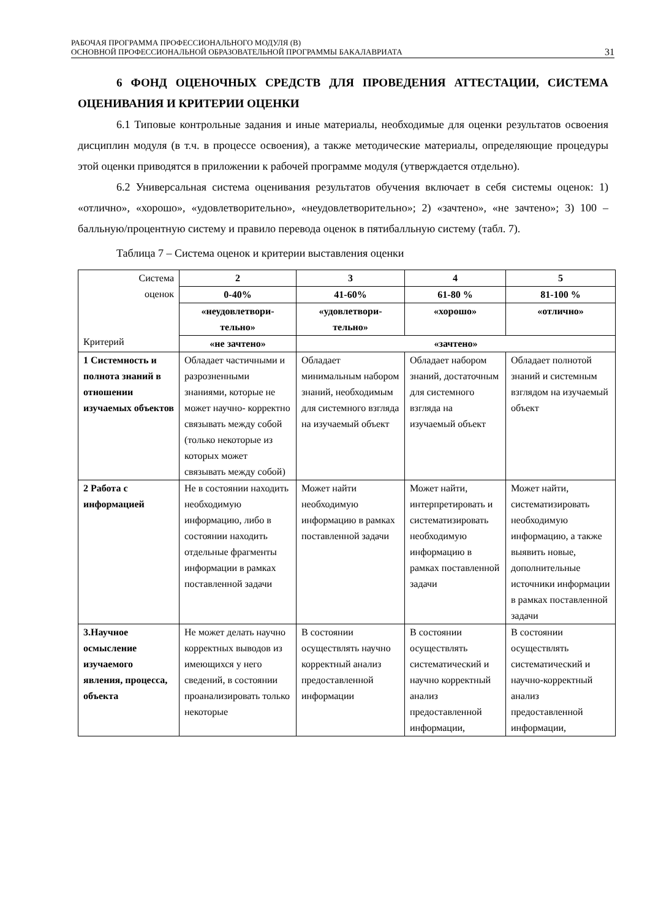РАБОЧАЯ ПРОГРАММА ПРОФЕССИОНАЛЬНОГО МОДУЛЯ (В)
ОСНОВНОЙ ПРОФЕССИОНАЛЬНОЙ ОБРАЗОВАТЕЛЬНОЙ ПРОГРАММЫ БАКАЛАВРИАТА
31
6 ФОНД ОЦЕНОЧНЫХ СРЕДСТВ ДЛЯ ПРОВЕДЕНИЯ АТТЕСТАЦИИ, СИСТЕМА ОЦЕНИВАНИЯ И КРИТЕРИИ ОЦЕНКИ
6.1 Типовые контрольные задания и иные материалы, необходимые для оценки результатов освоения дисциплин модуля (в т.ч. в процессе освоения), а также методические материалы, определяющие процедуры этой оценки приводятся в приложении к рабочей программе модуля (утверждается отдельно).
6.2 Универсальная система оценивания результатов обучения включает в себя системы оценок: 1) «отлично», «хорошо», «удовлетворительно», «неудовлетворительно»; 2) «зачтено», «не зачтено»; 3) 100 – балльную/процентную систему и правило перевода оценок в пятибалльную систему (табл. 7).
Таблица 7 – Система оценок и критерии выставления оценки
| Система оценок Критерий | 2 | 3 | 4 | 5 |
| --- | --- | --- | --- | --- |
| | 0-40% | 41-60% | 61-80 % | 81-100 % |
| | «неудовлетвори- тельно» | «удовлетвори- тельно» | «хорошо» | «отлично» |
| | «не зачтено» | «зачтено» | | |
| 1 Системность и полнота знаний в отношении изучаемых объектов | Обладает частичными и разрозненными знаниями, которые не может научно- корректно связывать между собой (только некоторые из которых может связывать между собой) | Обладает минимальным набором знаний, необходимым для системного взгляда на изучаемый объект | Обладает набором знаний, достаточным для системного взгляда на изучаемый объект | Обладает полнотой знаний и системным взглядом на изучаемый объект |
| 2 Работа с информацией | Не в состоянии находить необходимую информацию, либо в состоянии находить отдельные фрагменты информации в рамках поставленной задачи | Может найти необходимую информацию в рамках поставленной задачи | Может найти, интерпретировать и систематизировать необходимую информацию в рамках поставленной задачи | Может найти, систематизировать необходимую информацию, а также выявить новые, дополнительные источники информации в рамках поставленной задачи |
| 3.Научное осмысление изучаемого явления, процесса, объекта | Не может делать научно корректных выводов из имеющихся у него сведений, в состоянии проанализировать только некоторые | В состоянии осуществлять научно корректный анализ предоставленной информации | В состоянии осуществлять систематический и научно корректный анализ предоставленной информации, | В состоянии осуществлять систематический и научно-корректный анализ предоставленной информации, |